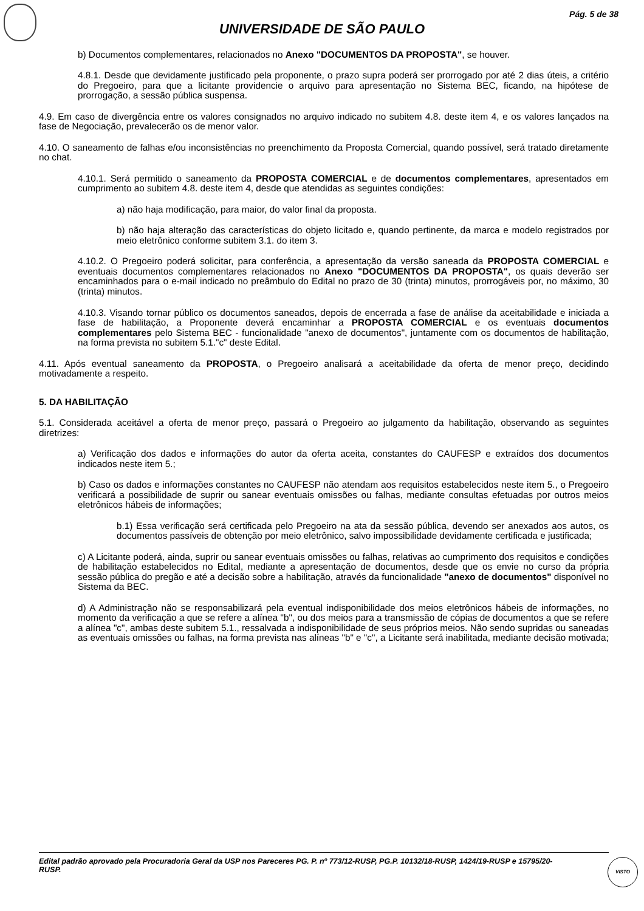Pág. 5 de 38
UNIVERSIDADE DE SÃO PAULO
b) Documentos complementares, relacionados no Anexo "DOCUMENTOS DA PROPOSTA", se houver.
4.8.1. Desde que devidamente justificado pela proponente, o prazo supra poderá ser prorrogado por até 2 dias úteis, a critério do Pregoeiro, para que a licitante providencie o arquivo para apresentação no Sistema BEC, ficando, na hipótese de prorrogação, a sessão pública suspensa.
4.9. Em caso de divergência entre os valores consignados no arquivo indicado no subitem 4.8. deste item 4, e os valores lançados na fase de Negociação, prevalecerão os de menor valor.
4.10. O saneamento de falhas e/ou inconsistências no preenchimento da Proposta Comercial, quando possível, será tratado diretamente no chat.
4.10.1. Será permitido o saneamento da PROPOSTA COMERCIAL e de documentos complementares, apresentados em cumprimento ao subitem 4.8. deste item 4, desde que atendidas as seguintes condições:
a) não haja modificação, para maior, do valor final da proposta.
b) não haja alteração das características do objeto licitado e, quando pertinente, da marca e modelo registrados por meio eletrônico conforme subitem 3.1. do item 3.
4.10.2. O Pregoeiro poderá solicitar, para conferência, a apresentação da versão saneada da PROPOSTA COMERCIAL e eventuais documentos complementares relacionados no Anexo "DOCUMENTOS DA PROPOSTA", os quais deverão ser encaminhados para o e-mail indicado no preâmbulo do Edital no prazo de 30 (trinta) minutos, prorrogáveis por, no máximo, 30 (trinta) minutos.
4.10.3. Visando tornar público os documentos saneados, depois de encerrada a fase de análise da aceitabilidade e iniciada a fase de habilitação, a Proponente deverá encaminhar a PROPOSTA COMERCIAL e os eventuais documentos complementares pelo Sistema BEC - funcionalidade "anexo de documentos", juntamente com os documentos de habilitação, na forma prevista no subitem 5.1."c" deste Edital.
4.11. Após eventual saneamento da PROPOSTA, o Pregoeiro analisará a aceitabilidade da oferta de menor preço, decidindo motivadamente a respeito.
5. DA HABILITAÇÃO
5.1. Considerada aceitável a oferta de menor preço, passará o Pregoeiro ao julgamento da habilitação, observando as seguintes diretrizes:
a) Verificação dos dados e informações do autor da oferta aceita, constantes do CAUFESP e extraídos dos documentos indicados neste item 5.;
b) Caso os dados e informações constantes no CAUFESP não atendam aos requisitos estabelecidos neste item 5., o Pregoeiro verificará a possibilidade de suprir ou sanear eventuais omissões ou falhas, mediante consultas efetuadas por outros meios eletrônicos hábeis de informações;
b.1) Essa verificação será certificada pelo Pregoeiro na ata da sessão pública, devendo ser anexados aos autos, os documentos passíveis de obtenção por meio eletrônico, salvo impossibilidade devidamente certificada e justificada;
c) A Licitante poderá, ainda, suprir ou sanear eventuais omissões ou falhas, relativas ao cumprimento dos requisitos e condições de habilitação estabelecidos no Edital, mediante a apresentação de documentos, desde que os envie no curso da própria sessão pública do pregão e até a decisão sobre a habilitação, através da funcionalidade "anexo de documentos" disponível no Sistema da BEC.
d) A Administração não se responsabilizará pela eventual indisponibilidade dos meios eletrônicos hábeis de informações, no momento da verificação a que se refere a alínea "b", ou dos meios para a transmissão de cópias de documentos a que se refere a alínea "c", ambas deste subitem 5.1., ressalvada a indisponibilidade de seus próprios meios. Não sendo supridas ou saneadas as eventuais omissões ou falhas, na forma prevista nas alíneas "b" e "c", a Licitante será inabilitada, mediante decisão motivada;
Edital padrão aprovado pela Procuradoria Geral da USP nos Pareceres PG. P. nº 773/12-RUSP, PG.P. 10132/18-RUSP, 1424/19-RUSP e 15795/20-RUSP.
VISTO